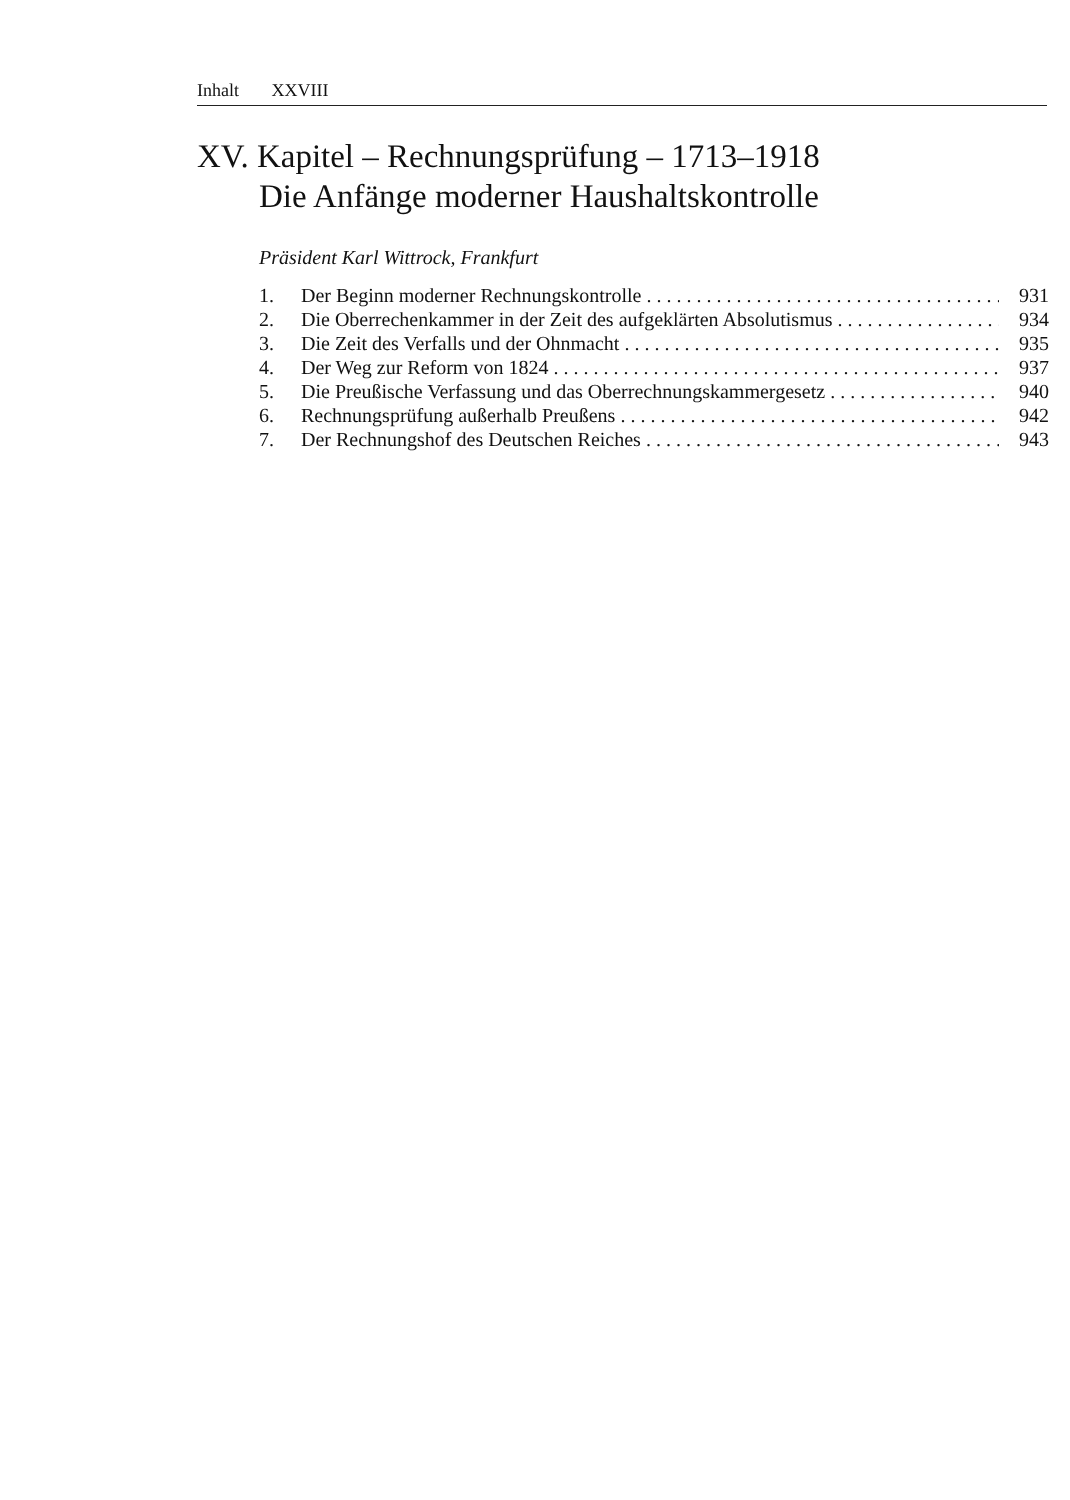Inhalt XXVIII
XV. Kapitel – Rechnungsprüfung – 1713–1918
Die Anfänge moderner Haushaltskontrolle
Präsident Karl Wittrock, Frankfurt
1. Der Beginn moderner Rechnungskontrolle 931
2. Die Oberrechenkammer in der Zeit des aufgeklärten Absolutismus 934
3. Die Zeit des Verfalls und der Ohnmacht 935
4. Der Weg zur Reform von 1824 937
5. Die Preußische Verfassung und das Oberrechnungskammergesetz 940
6. Rechnungsprüfung außerhalb Preußens 942
7. Der Rechnungshof des Deutschen Reiches 943